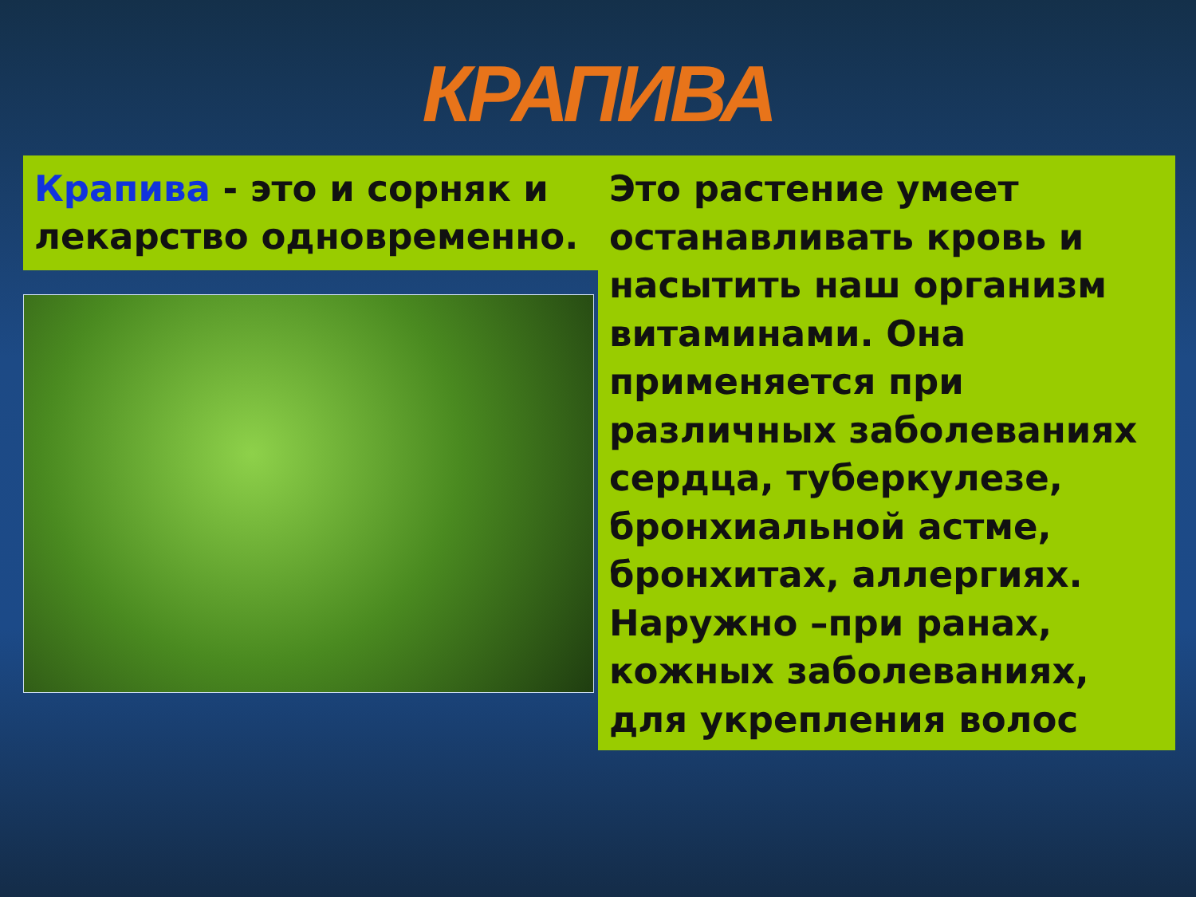КРАПИВА
Крапива - это и сорняк и лекарство одновременно.
Это растение умеет останавливать кровь и насытить наш организм витаминами. Она применяется при различных заболеваниях сердца, туберкулезе, бронхиальной астме, бронхитах, аллергиях. Наружно –при ранах, кожных заболеваниях, для укрепления волос